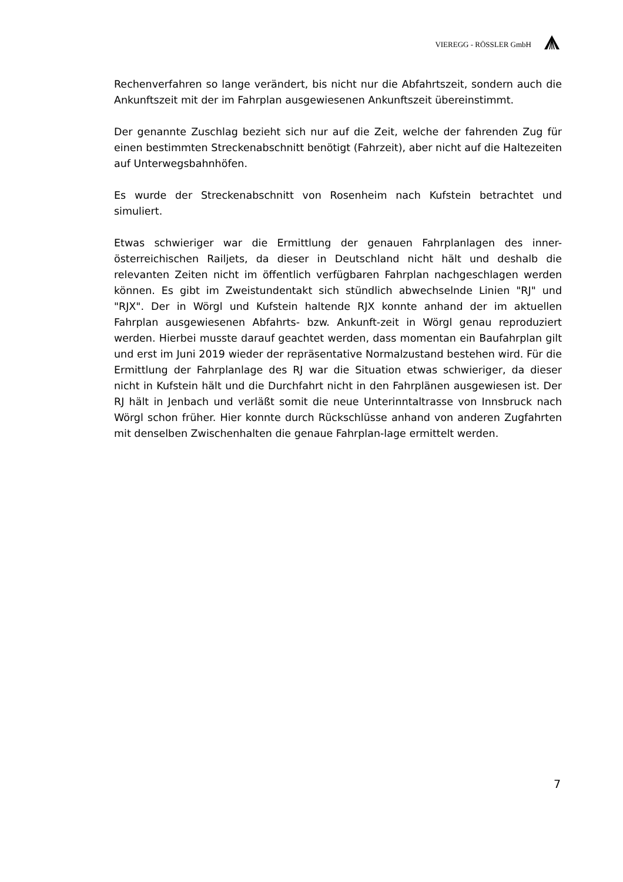VIEREGG - RÖSSLER GmbH
Rechenverfahren so lange verändert, bis nicht nur die Abfahrtszeit, sondern auch die Ankunftszeit mit der im Fahrplan ausgewiesenen Ankunftszeit übereinstimmt.
Der genannte Zuschlag bezieht sich nur auf die Zeit, welche der fahrenden Zug für einen bestimmten Streckenabschnitt benötigt (Fahrzeit), aber nicht auf die Haltezeiten auf Unterwegsbahnhöfen.
Es wurde der Streckenabschnitt von Rosenheim nach Kufstein betrachtet und simuliert.
Etwas schwieriger war die Ermittlung der genauen Fahrplanlagen des inner-österreichischen Railjets, da dieser in Deutschland nicht hält und deshalb die relevanten Zeiten nicht im öffentlich verfügbaren Fahrplan nachgeschlagen werden können. Es gibt im Zweistundentakt sich stündlich abwechselnde Linien "RJ" und "RJX". Der in Wörgl und Kufstein haltende RJX konnte anhand der im aktuellen Fahrplan ausgewiesenen Abfahrts- bzw. Ankunft-zeit in Wörgl genau reproduziert werden. Hierbei musste darauf geachtet werden, dass momentan ein Baufahrplan gilt und erst im Juni 2019 wieder der repräsentative Normalzustand bestehen wird. Für die Ermittlung der Fahrplanlage des RJ war die Situation etwas schwieriger, da dieser nicht in Kufstein hält und die Durchfahrt nicht in den Fahrplänen ausgewiesen ist. Der RJ hält in Jenbach und verläßt somit die neue Unterinntaltrasse von Innsbruck nach Wörgl schon früher. Hier konnte durch Rückschlüsse anhand von anderen Zugfahrten mit denselben Zwischenhalten die genaue Fahrplan-lage ermittelt werden.
7